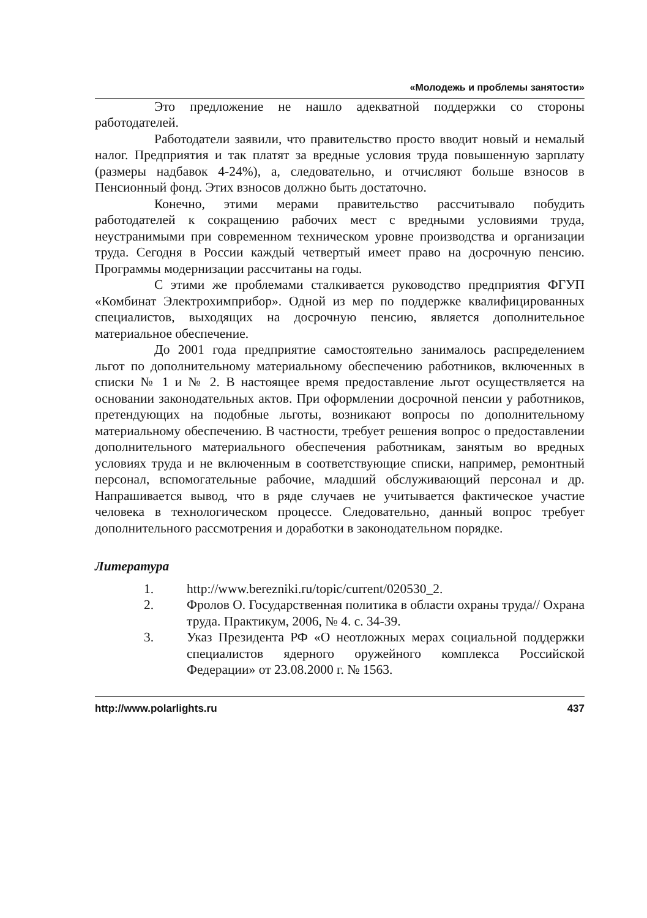«Молодежь и проблемы занятости»
Это предложение не нашло адекватной поддержки со стороны работодателей.
Работодатели заявили, что правительство просто вводит новый и немалый налог. Предприятия и так платят за вредные условия труда повышенную зарплату (размеры надбавок 4-24%), а, следовательно, и отчисляют больше взносов в Пенсионный фонд. Этих взносов должно быть достаточно.
Конечно, этими мерами правительство рассчитывало побудить работодателей к сокращению рабочих мест с вредными условиями труда, неустранимыми при современном техническом уровне производства и организации труда. Сегодня в России каждый четвертый имеет право на досрочную пенсию. Программы модернизации рассчитаны на годы.
С этими же проблемами сталкивается руководство предприятия ФГУП «Комбинат Электрохимприбор». Одной из мер по поддержке квалифицированных специалистов, выходящих на досрочную пенсию, является дополнительное материальное обеспечение.
До 2001 года предприятие самостоятельно занималось распределением льгот по дополнительному материальному обеспечению работников, включенных в списки № 1 и № 2. В настоящее время предоставление льгот осуществляется на основании законодательных актов. При оформлении досрочной пенсии у работников, претендующих на подобные льготы, возникают вопросы по дополнительному материальному обеспечению. В частности, требует решения вопрос о предоставлении дополнительного материального обеспечения работникам, занятым во вредных условиях труда и не включенным в соответствующие списки, например, ремонтный персонал, вспомогательные рабочие, младший обслуживающий персонал и др. Напрашивается вывод, что в ряде случаев не учитывается фактическое участие человека в технологическом процессе. Следовательно, данный вопрос требует дополнительного рассмотрения и доработки в законодательном порядке.
Литература
1. http://www.berezniki.ru/topic/current/020530_2.
2. Фролов О. Государственная политика в области охраны труда// Охрана труда. Практикум, 2006, № 4. с. 34-39.
3. Указ Президента РФ «О неотложных мерах социальной поддержки специалистов ядерного оружейного комплекса Российской Федерации» от 23.08.2000 г. № 1563.
http://www.polarlights.ru 437